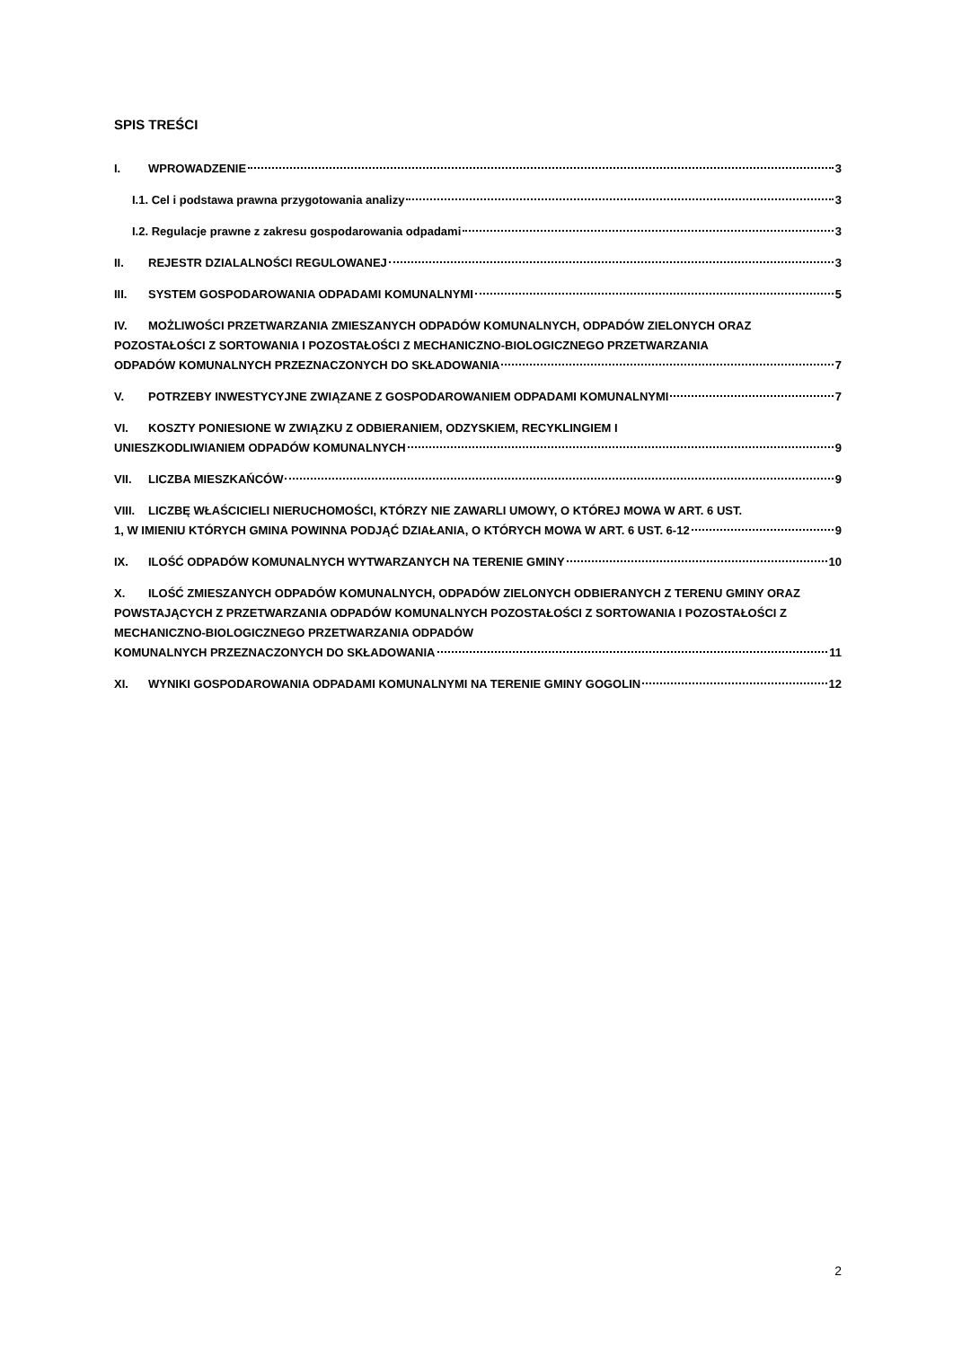SPIS TREŚCI
I. WPROWADZENIE 3
I.1. Cel i podstawa prawna przygotowania analizy 3
I.2. Regulacje prawne z zakresu gospodarowania odpadami 3
II. REJESTR DZIALALNOŚCI REGULOWANEJ 3
III. SYSTEM GOSPODAROWANIA ODPADAMI KOMUNALNYMI 5
IV. MOŻLIWOŚCI PRZETWARZANIA ZMIESZANYCH ODPADÓW KOMUNALNYCH, ODPADÓW ZIELONYCH ORAZ POZOSTAŁOŚCI Z SORTOWANIA I POZOSTAŁOŚCI Z MECHANICZNO-BIOLOGICZNEGO PRZETWARZANIA
ODPADÓW KOMUNALNYCH PRZEZNACZONYCH DO SKŁADOWANIA 7
V. POTRZEBY INWESTYCYJNE ZWIĄZANE Z GOSPODAROWANIEM ODPADAMI KOMUNALNYMI 7
VI. KOSZTY PONIESIONE W ZWIĄZKU Z ODBIERANIEM, ODZYSKIEM, RECYKLINGIEM I
UNIESZKODLIWIANIEM ODPADÓW KOMUNALNYCH 9
VII. LICZBA MIESZKAŃCÓW 9
VIII. LICZBĘ WŁAŚCICIELI NIERUCHOMOŚCI, KTÓRZY NIE ZAWARLI UMOWY, O KTÓREJ MOWA W ART. 6 UST.
1, W IMIENIU KTÓRYCH GMINA POWINNA PODJĄĆ DZIAŁANIA, O KTÓRYCH MOWA W ART. 6 UST. 6-12 9
IX. ILOŚĆ ODPADÓW KOMUNALNYCH WYTWARZANYCH NA TERENIE GMINY 10
X. ILOŚĆ ZMIESZANYCH ODPADÓW KOMUNALNYCH, ODPADÓW ZIELONYCH ODBIERANYCH Z TERENU GMINY ORAZ POWSTAJĄCYCH Z PRZETWARZANIA ODPADÓW KOMUNALNYCH POZOSTAŁOŚCI Z SORTOWANIA I POZOSTAŁOŚCI Z MECHANICZNO-BIOLOGICZNEGO PRZETWARZANIA ODPADÓW
KOMUNALNYCH PRZEZNACZONYCH DO SKŁADOWANIA 11
XI. WYNIKI GOSPODAROWANIA ODPADAMI KOMUNALNYMI NA TERENIE GMINY GOGOLIN 12
2